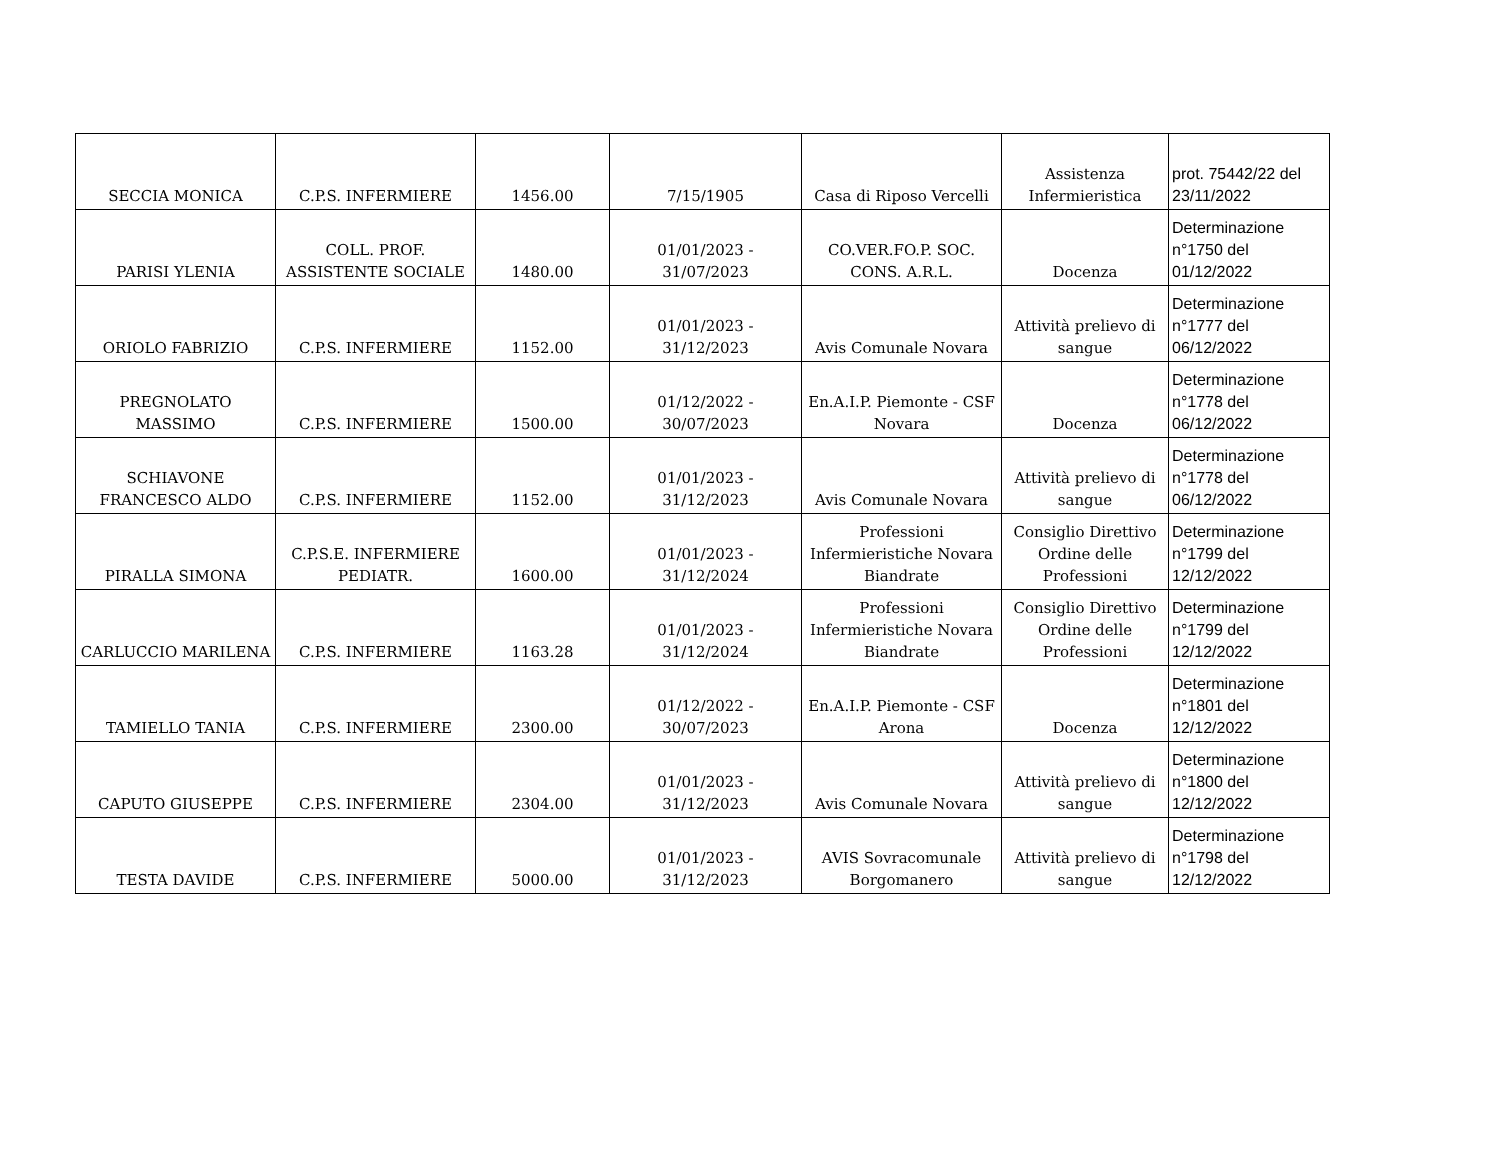| SECCIA MONICA | C.P.S. INFERMIERE | 1456.00 | 7/15/1905 | Casa di Riposo Vercelli | Assistenza Infermieristica | prot. 75442/22 del 23/11/2022 |
| PARISI YLENIA | COLL. PROF. ASSISTENTE SOCIALE | 1480.00 | 01/01/2023 - 31/07/2023 | CO.VER.FO.P. SOC. CONS. A.R.L. | Docenza | Determinazione n°1750 del 01/12/2022 |
| ORIOLO FABRIZIO | C.P.S. INFERMIERE | 1152.00 | 01/01/2023 - 31/12/2023 | Avis Comunale Novara | Attività prelievo di sangue | Determinazione n°1777 del 06/12/2022 |
| PREGNOLATO MASSIMO | C.P.S. INFERMIERE | 1500.00 | 01/12/2022 - 30/07/2023 | En.A.I.P. Piemonte - CSF Novara | Docenza | Determinazione n°1778 del 06/12/2022 |
| SCHIAVONE FRANCESCO ALDO | C.P.S. INFERMIERE | 1152.00 | 01/01/2023 - 31/12/2023 | Avis Comunale Novara | Attività prelievo di sangue | Determinazione n°1778 del 06/12/2022 |
| PIRALLA SIMONA | C.P.S.E. INFERMIERE PEDIATR. | 1600.00 | 01/01/2023 - 31/12/2024 | Professioni Infermieristiche Novara Biandrate | Consiglio Direttivo Ordine delle Professioni | Determinazione n°1799 del 12/12/2022 |
| CARLUCCIO MARILENA | C.P.S. INFERMIERE | 1163.28 | 01/01/2023 - 31/12/2024 | Professioni Infermieristiche Novara Biandrate | Consiglio Direttivo Ordine delle Professioni | Determinazione n°1799 del 12/12/2022 |
| TAMIELLO TANIA | C.P.S. INFERMIERE | 2300.00 | 01/12/2022 - 30/07/2023 | En.A.I.P. Piemonte - CSF Arona | Docenza | Determinazione n°1801 del 12/12/2022 |
| CAPUTO GIUSEPPE | C.P.S. INFERMIERE | 2304.00 | 01/01/2023 - 31/12/2023 | Avis Comunale Novara | Attività prelievo di sangue | Determinazione n°1800 del 12/12/2022 |
| TESTA DAVIDE | C.P.S. INFERMIERE | 5000.00 | 01/01/2023 - 31/12/2023 | AVIS Sovracomunale Borgomanero | Attività prelievo di sangue | Determinazione n°1798 del 12/12/2022 |